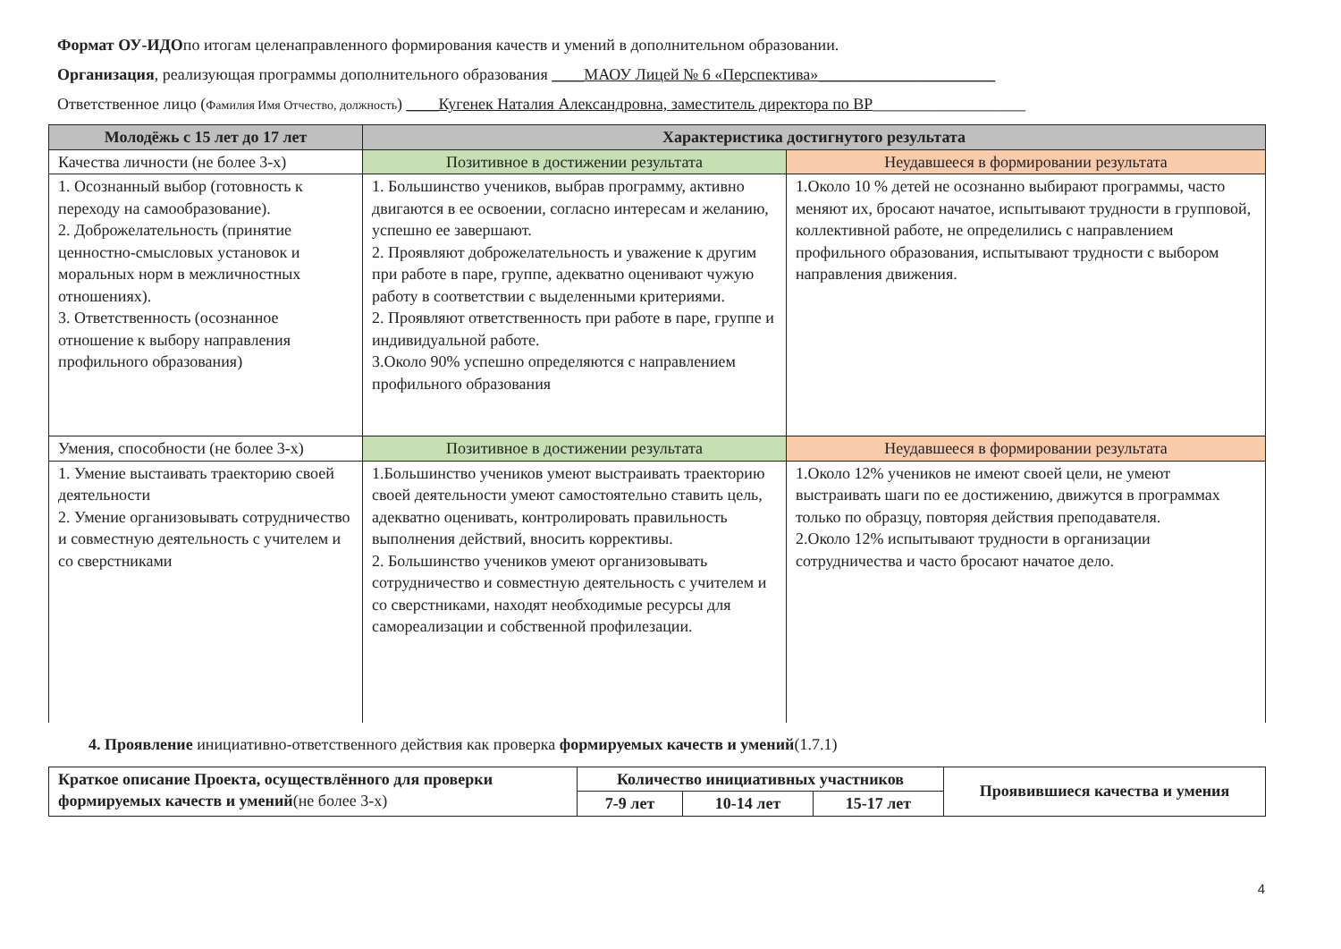Формат ОУ-ИДОпо итогам целенаправленного формирования качеств и умений в дополнительном образовании.
Организация, реализующая программы дополнительного образования ____МАОУ Лицей № 6 «Перспектива»______________________
Ответственное лицо (Фамилия Имя Отчество, должность) ____Кугенек Наталия Александровна, заместитель директора по ВР___________________
| Молодёжь с 15 лет до 17 лет | Характеристика достигнутого результата | |
| --- | --- | --- |
| Качества личности (не более 3-х) | Позитивное в достижении результата | Неудавшееся в формировании результата |
| 1. Осознанный выбор (готовность к переходу на самообразование). 2. Доброжелательность (принятие ценностно-смысловых установок и моральных норм в межличностных отношениях). 3. Ответственность (осознанное отношение к выбору направления профильного образования) | 1. Большинство учеников, выбрав программу, активно двигаются в ее освоении, согласно интересам и желанию, успешно ее завершают. 2. Проявляют доброжелательность и уважение к другим при работе в паре, группе, адекватно оценивают чужую работу в соответствии с выделенными критериями. 2. Проявляют ответственность при работе в паре, группе и индивидуальной работе. 3.Около 90% успешно определяются с направлением профильного образования | 1.Около 10 % детей не осознанно выбирают программы, часто меняют их, бросают начатое, испытывают трудности в групповой, коллективной работе, не определились с направлением профильного образования, испытывают трудности с выбором направления движения. |
| Умения, способности (не более 3-х) | Позитивное в достижении результата | Неудавшееся в формировании результата |
| 1. Умение выстаивать траекторию своей деятельности 2. Умение организовывать сотрудничество и совместную деятельность с учителем и со сверстниками | 1.Большинство учеников умеют выстраивать траекторию своей деятельности умеют самостоятельно ставить цель, адекватно оценивать, контролировать правильность выполнения действий, вносить коррективы. 2. Большинство учеников умеют организовывать сотрудничество и совместную деятельность с учителем и со сверстниками, находят необходимые ресурсы для самореализации и собственной профилезации. | 1.Около 12% учеников не имеют своей цели, не умеют выстраивать шаги по ее достижению, движутся в программах только по образцу, повторяя действия преподавателя. 2.Около 12% испытывают трудности в организации сотрудничества и часто бросают начатое дело. |
4. Проявление инициативно-ответственного действия как проверка формируемых качеств и умений(1.7.1)
| Краткое описание Проекта, осуществлённого для проверки формируемых качеств и умений (не более 3-х) | Количество инициативных участников | | | Проявившиеся качества и умения |
| --- | --- | --- | --- | --- |
| | 7-9 лет | 10-14 лет | 15-17 лет | |
4